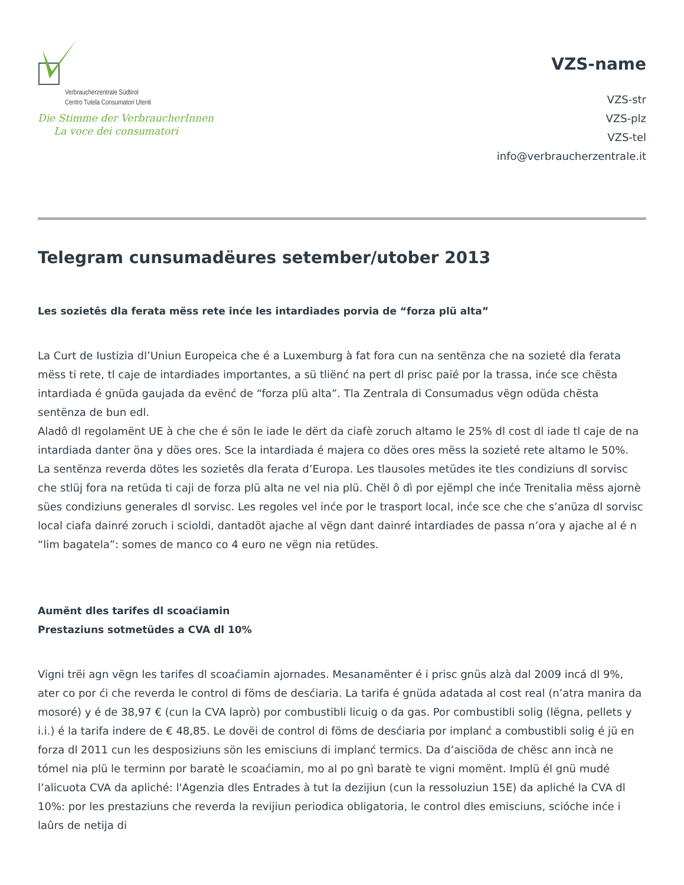Verbraucherzentrale Südtirol
Centro Tutela Consumatori Utenti
Die Stimme der VerbraucherInnen
La voce dei consumatori
VZS-name
VZS-str
VZS-plz
VZS-tel
info@verbraucherzentrale.it
Telegram cunsumadëures setember/utober 2013
Les sozietês dla ferata mëss rete inće les intardiades porvia de “forza plü alta”
La Curt de Iustizia dl’Uniun Europeica che é a Luxemburg à fat fora cun na sentënza che na sozieté dla ferata mëss ti rete, tl caje de intardiades importantes, a sü tliënć na pert dl prisc paié por la trassa, inće sce chësta intardiada é gnüda gaujada da evënć de “forza plü alta”. Tla Zentrala di Consumadus vëgn odüda chësta sentënza de bun edl.
Aladô dl regolamënt UE à che che é sön le iade le dërt da ciafè zoruch altamo le 25% dl cost dl iade tl caje de na intardiada danter öna y döes ores. Sce la intardiada é majera co döes ores mëss la sozieté rete altamo le 50%.
La sentënza reverda dötes les sozietês dla ferata d’Europa. Les tlausoles metüdes ite tles condiziuns dl sorvisc che stlüj fora na retüda ti caji de forza plü alta ne vel nia plü. Chël ô dì por ejëmpl che inće Trenitalia mëss ajornè sües condiziuns generales dl sorvisc. Les regoles vel inće por le trasport local, inće sce che che s’anüza dl sorvisc local ciafa dainré zoruch i scioldi, dantadöt ajache al vëgn dant dainré intardiades de passa n’ora y ajache al é n “lim bagatela”: somes de manco co 4 euro ne vëgn nia retüdes.
Aumënt dles tarifes dl scoaćiamin
Prestaziuns sotmetüdes a CVA dl 10%
Vigni trëi agn vëgn les tarifes dl scoaćiamin ajornades. Mesanamënter é i prisc gnüs alzà dal 2009 incá dl 9%, ater co por ći che reverda le control di föms de desćiaria. La tarifa é gnüda adatada al cost real (n’atra manira da mosoré) y é de 38,97 € (cun la CVA laprò) por combustibli licuig o da gas. Por combustibli solig (lëgna, pellets y i.i.) é la tarifa indere de € 48,85. Le dovëi de control di föms de desćiaria por implanć a combustibli solig é jü en forza dl 2011 cun les desposiziuns sön les emisciuns di implanć termics. Da d’aisciöda de chësc ann incà ne tómel nia plü le terminn por baratè le scoaćiamin, mo al po gnì baratè te vigni momënt. Implü él gnü mudé l’alicuota CVA da apliché: l'Agenzia dles Entrades à tut la dezijiun (cun la ressoluziun 15E) da apliché la CVA dl 10%: por les prestaziuns che reverda la revijiun periodica obligatoria, le control dles emisciuns, scióche inće i laûrs de netija di